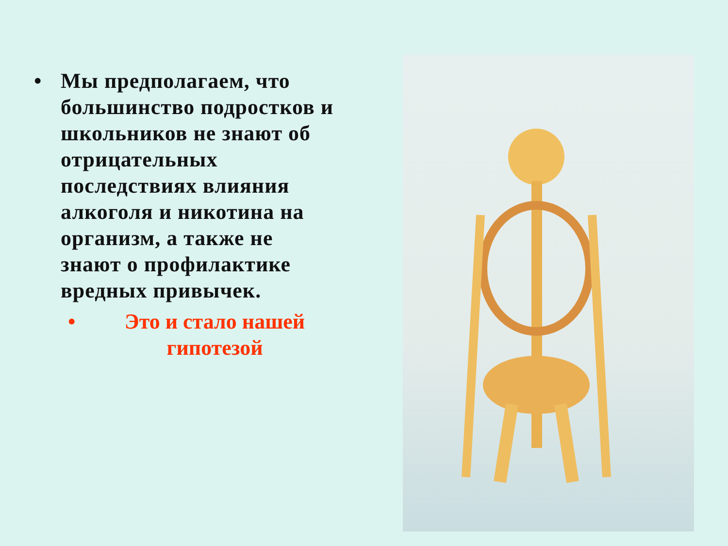• Мы предполагаем, что большинство подростков и школьников не знают об отрицательных последствиях влияния алкоголя и никотина на организм, а также не знают о профилактике вредных привычек.
• Это и стало нашей гипотезой